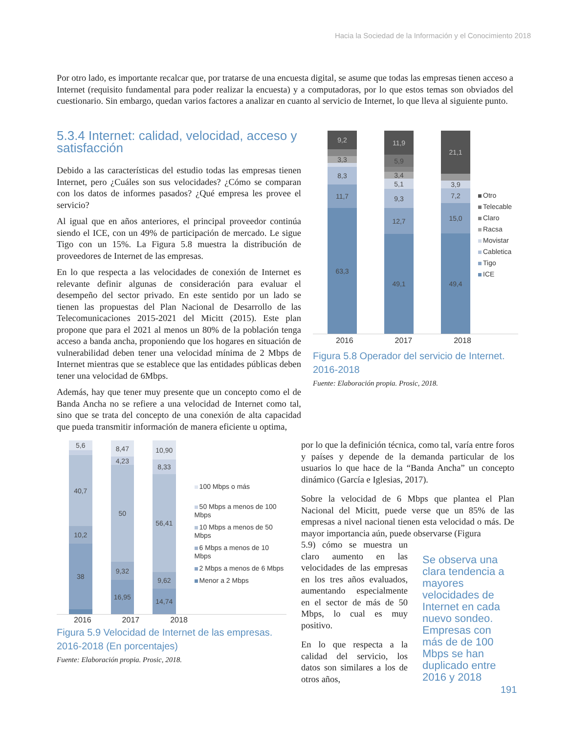Hacia la Sociedad de la Información y el Conocimiento 2018
Por otro lado, es importante recalcar que, por tratarse de una encuesta digital, se asume que todas las empresas tienen acceso a Internet (requisito fundamental para poder realizar la encuesta) y a computadoras, por lo que estos temas son obviados del cuestionario. Sin embargo, quedan varios factores a analizar en cuanto al servicio de Internet, lo que lleva al siguiente punto.
5.3.4 Internet: calidad, velocidad, acceso y satisfacción
Debido a las características del estudio todas las empresas tienen Internet, pero ¿Cuáles son sus velocidades? ¿Cómo se comparan con los datos de informes pasados? ¿Qué empresa les provee el servicio?
Al igual que en años anteriores, el principal proveedor continúa siendo el ICE, con un 49% de participación de mercado. Le sigue Tigo con un 15%. La Figura 5.8 muestra la distribución de proveedores de Internet de las empresas.
En lo que respecta a las velocidades de conexión de Internet es relevante definir algunas de consideración para evaluar el desempeño del sector privado. En este sentido por un lado se tienen las propuestas del Plan Nacional de Desarrollo de las Telecomunicaciones 2015-2021 del Micitt (2015). Este plan propone que para el 2021 al menos un 80% de la población tenga acceso a banda ancha, proponiendo que los hogares en situación de vulnerabilidad deben tener una velocidad mínima de 2 Mbps de Internet mientras que se establece que las entidades públicas deben tener una velocidad de 6Mbps.
Además, hay que tener muy presente que un concepto como el de Banda Ancha no se refiere a una velocidad de Internet como tal, sino que se trata del concepto de una conexión de alta capacidad que pueda transmitir información de manera eficiente u optima,
9,2
3,3
8,3
11,7
63,3
11,9
5,9
3,4
5,1
9,3
12,7
49,1
21,1
3,9
7,2
15,0
49,4
Otro
Telecable
Claro
Racsa
Movistar
Cabletica
Tigo
ICE
2016 2017 2018
Figura 5.8 Operador del servicio de Internet. 2016-2018
Fuente: Elaboración propia. Prosic, 2018.
5,6
40,7
10,2
38
8,47
4,23
50
9,32
16,95
10,90
8,33
56,41
9,62
14,74
100 Mbps o más
50 Mbps a menos de 100 Mbps
10 Mbps a menos de 50 Mbps
6 Mbps a menos de 10 Mbps
2 Mbps a menos de 6 Mbps
Menor a 2 Mbps
2016 2017 2018
Figura 5.9 Velocidad de Internet de las empresas. 2016-2018 (En porcentajes)
Fuente: Elaboración propia. Prosic, 2018.
por lo que la definición técnica, como tal, varía entre foros y países y depende de la demanda particular de los usuarios lo que hace de la “Banda Ancha” un concepto dinámico (García e Iglesias, 2017).
Sobre la velocidad de 6 Mbps que plantea el Plan Nacional del Micitt, puede verse que un 85% de las empresas a nivel nacional tienen esta velocidad o más. De mayor importancia aún, puede observarse (Figura
5.9) cómo se muestra un claro aumento en las velocidades de las empresas en los tres años evaluados, aumentando especialmente en el sector de más de 50 Mbps, lo cual es muy positivo.
En lo que respecta a la calidad del servicio, los datos son similares a los de otros años,
Se observa una clara tendencia a mayores velocidades de Internet en cada nuevo sondeo. Empresas con más de de 100 Mbps se han duplicado entre 2016 y 2018
191